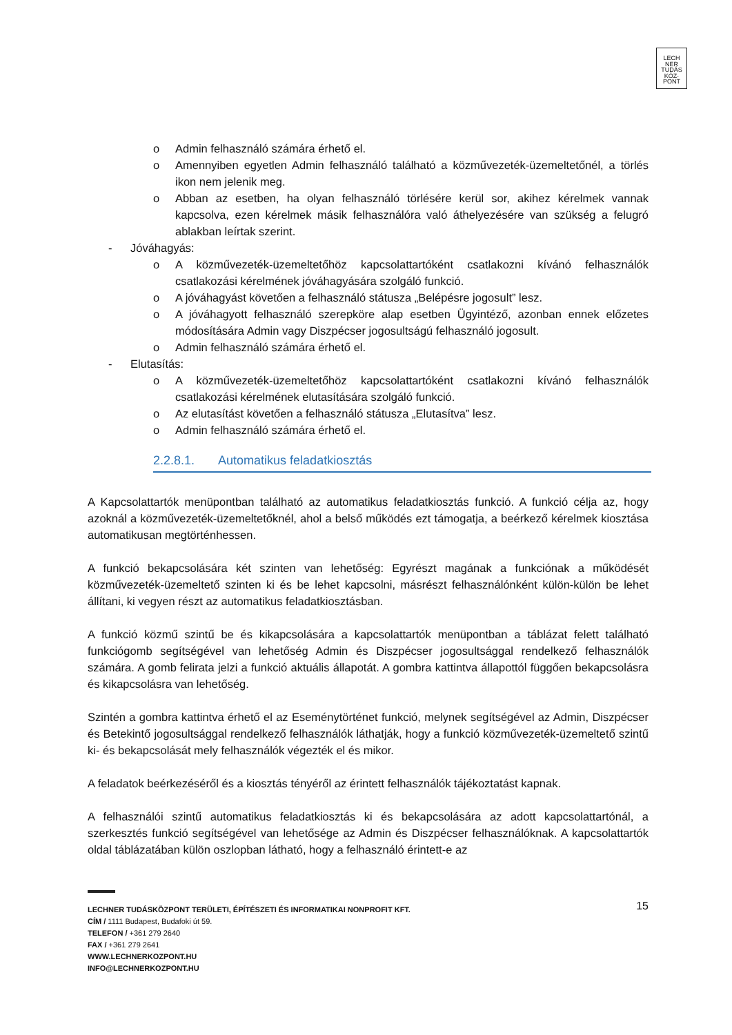LECH
NER
TUDÁS
KÖZ·
PONT
o Admin felhasználó számára érhető el.
o Amennyiben egyetlen Admin felhasználó található a közművezeték-üzemeltetőnél, a törlés ikon nem jelenik meg.
o Abban az esetben, ha olyan felhasználó törlésére kerül sor, akihez kérelmek vannak kapcsolva, ezen kérelmek másik felhasználóra való áthelyezésére van szükség a felugró ablakban leírtak szerint.
- Jóváhagyás:
o A közművezeték-üzemeltetőhöz kapcsolattartóként csatlakozni kívánó felhasználók csatlakozási kérelmének jóváhagyására szolgáló funkció.
o A jóváhagyást követően a felhasználó státusza „Belépésre jogosult” lesz.
o A jóváhagyott felhasználó szerepköre alap esetben Ügyintéző, azonban ennek előzetes módosítására Admin vagy Diszpécser jogosultságú felhasználó jogosult.
o Admin felhasználó számára érhető el.
- Elutasítás:
o A közművezeték-üzemeltetőhöz kapcsolattartóként csatlakozni kívánó felhasználók csatlakozási kérelmének elutasítására szolgáló funkció.
o Az elutasítást követően a felhasználó státusza „Elutasítva” lesz.
o Admin felhasználó számára érhető el.
2.2.8.1. Automatikus feladatkiosztás
A Kapcsolattartók menüpontban található az automatikus feladatkiosztás funkció. A funkció célja az, hogy azoknál a közművezeték-üzemeltetőknél, ahol a belső működés ezt támogatja, a beérkező kérelmek kiosztása automatikusan megtörténhessen.
A funkció bekapcsolására két szinten van lehetőség: Egyrészt magának a funkciónak a működését közművezeték-üzemeltető szinten ki és be lehet kapcsolni, másrészt felhasználónként külön-külön be lehet állítani, ki vegyen részt az automatikus feladatkiosztásban.
A funkció közmű szintű be és kikapcsolására a kapcsolattartók menüpontban a táblázat felett található funkciógomb segítségével van lehetőség Admin és Diszpécser jogosultsággal rendelkező felhasználók számára. A gomb felirata jelzi a funkció aktuális állapotát. A gombra kattintva állapottól függően bekapcsolásra és kikapcsolásra van lehetőség.
Szintén a gombra kattintva érhető el az Eseménytörténet funkció, melynek segítségével az Admin, Diszpécser és Betekintő jogosultsággal rendelkező felhasználók láthatják, hogy a funkció közművezeték-üzemeltető szintű ki- és bekapcsolását mely felhasználók végezték el és mikor.
A feladatok beérkezéséről és a kiosztás tényéről az érintett felhasználók tájékoztatást kapnak.
A felhasználói szintű automatikus feladatkiosztás ki és bekapcsolására az adott kapcsolattartónál, a szerkesztés funkció segítségével van lehetősége az Admin és Diszpécser felhasználóknak. A kapcsolattartók oldal táblázatában külön oszlopban látható, hogy a felhasználó érintett-e az
15
LECHNER TUDÁSKÖZPONT TERÜLETI, ÉPÍTÉSZETI ÉS INFORMATIKAI NONPROFIT KFT.
CÍM / 1111 Budapest, Budafoki út 59.
TELEFON / +361 279 2640
FAX / +361 279 2641
WWW.LECHNERKOZPONT.HU
INFO@LECHNERKOZPONT.HU